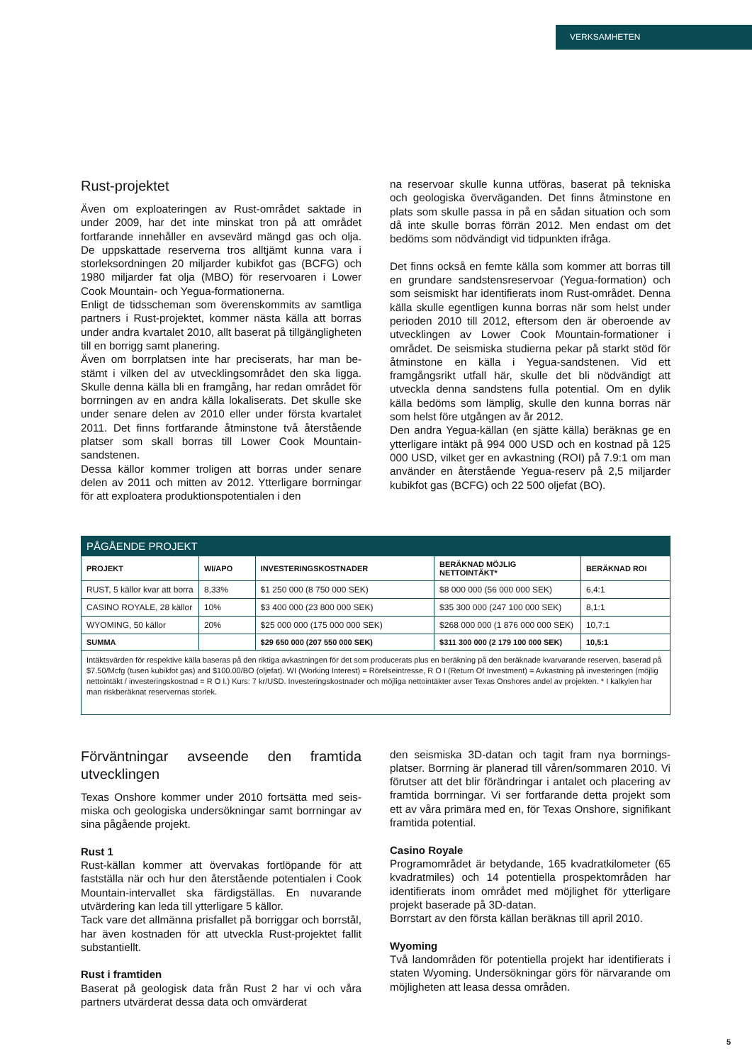VERKSAMHETEN
Rust-projektet
Även om exploateringen av Rust-området saktade in under 2009, har det inte minskat tron på att området fortfarande innehåller en avsevärd mängd gas och olja. De uppskattade reserverna tros alltjämt kunna vara i storleksordningen 20 miljarder kubikfot gas (BCFG) och 1980 miljarder fat olja (MBO) för reservoaren i Lower Cook Mountain- och Yegua-formationerna.
Enligt de tidsscheman som överenskommits av samtliga partners i Rust-projektet, kommer nästa källa att borras under andra kvartalet 2010, allt baserat på tillgänglig­heten till en borrigg samt planering.
Även om borrplatsen inte har preciserats, har man be­stämt i vilken del av utvecklingsområdet den ska ligga. Skulle denna källa bli en framgång, har redan området för borrningen av en andra källa lokaliserats. Det skulle ske under senare delen av 2010 eller under första kvar­talet 2011. Det finns fortfarande åtminstone två återstå­ende platser som skall borras till Lower Cook Mountain-sandstenen.
Dessa källor kommer troligen att borras under senare delen av 2011 och mitten av 2012. Ytterligare borr­ningar för att exploatera produktionspotentialen i den­
na reservoar skulle kunna utföras, baserat på tekniska och geologiska överväganden. Det finns åtminstone en plats som skulle passa in på en sådan situation och som då inte skulle borras förrän 2012. Men endast om det bedöms som nödvändigt vid tidpunkten ifråga.
Det finns också en femte källa som kommer att borras till en grundare sandstensreservoar (Yegua-formation) och som seismiskt har identifierats inom Rust-området. Denna källa skulle egentligen kunna borras när som helst under perioden 2010 till 2012, eftersom den är oberoende av utvecklingen av Lower Cook Mountain-formationer i området. De seismiska studierna pekar på starkt stöd för åtminstone en källa i Yegua-sandstenen. Vid ett framgångsrikt utfall här, skulle det bli nödvän­digt att utveckla denna sandstens fulla potential. Om en dylik källa bedöms som lämplig, skulle den kunna borras när som helst före utgången av år 2012.
Den andra Yegua-källan (en sjätte källa) beräknas ge en ytterligare intäkt på 994 000 USD och en kostnad på 125 000 USD, vilket ger en avkastning (ROI) på 7.9:1 om man använder en återstående Yegua-reserv på 2,5 miljarder kubikfot gas (BCFG) och 22 500 oljefat (BO).
| PÅGÅENDE PROJEKT | | | | |
| --- | --- | --- | --- | --- |
| PROJEKT | WI/APO | INVESTERINGSKOSTNADER | BERÄKNAD MÖJLIG NETTOINTÄKT* | BERÄKNAD ROI |
| RUST, 5 källor kvar att borra | 8,33% | $1 250 000 (8 750 000 SEK) | $8 000 000 (56 000 000 SEK) | 6,4:1 |
| CASINO ROYALE, 28 källor | 10% | $3 400 000 (23 800 000 SEK) | $35 300 000 (247 100 000 SEK) | 8,1:1 |
| WYOMING, 50 källor | 20% | $25 000 000 (175 000 000 SEK) | $268 000 000 (1 876 000 000 SEK) | 10,7:1 |
| SUMMA | | $29 650 000 (207 550 000 SEK) | $311 300 000 (2 179 100 000 SEK) | 10,5:1 |
| Intäktsvärden för respektive källa baseras på den riktiga avkastningen för det som producerats plus en beräkning på den beräknade kvarva­rande reserven, baserad på $7.50/Mcfg (tusen kubikfot gas) and $100.00/BO (oljefat). WI (Working Interest) = Rörelseintresse, R O I (Return Of Investment) = Avkastning på investeringen (möjlig nettointäkt / investeringskostnad = R O I.) Kurs: 7 kr/USD. Investeringskostnader och möjliga nettointäkter avser Texas Onshores andel av projekten. * I kalkylen har man riskberäknat reservernas storlek. | | | | |
Förväntningar avseende den framtida utvecklingen
Texas Onshore kommer under 2010 fortsätta med seis­miska och geologiska undersökningar samt borrningar av sina pågående projekt.
Rust 1
Rust-källan kommer att övervakas fortlöpande för att fastställa när och hur den återstående potentialen i Cook Mountain-intervallet ska färdigställas. En nuva­rande utvärdering kan leda till ytterligare 5 källor.
Tack vare det allmänna prisfallet på borriggar och borr­stål, har även kostnaden för att utveckla Rust-projektet fallit substantiellt.
Rust i framtiden
Baserat på geologisk data från Rust 2 har vi och våra partners utvärderat dessa data och omvärderat
den seismiska 3D-datan och tagit fram nya borrnings­platser. Borrning är planerad till våren/sommaren 2010. Vi förutser att det blir förändringar i antalet och place­ring av framtida borrningar. Vi ser fortfarande detta pro­jekt som ett av våra primära med en, för Texas Onshore, signifikant framtida potential.
Casino Royale
Programområdet är betydande, 165 kvadratkilometer (65 kvadratmiles) och 14 potentiella prospektområden har identifierats inom området med möjlighet för ytter­ligare projekt baserade på 3D-datan.
Borrstart av den första källan beräknas till april 2010.
Wyoming
Två landområden för potentiella projekt har identifie­rats i staten Wyoming. Undersökningar görs för närva­rande om möjligheten att leasa dessa områden.
5